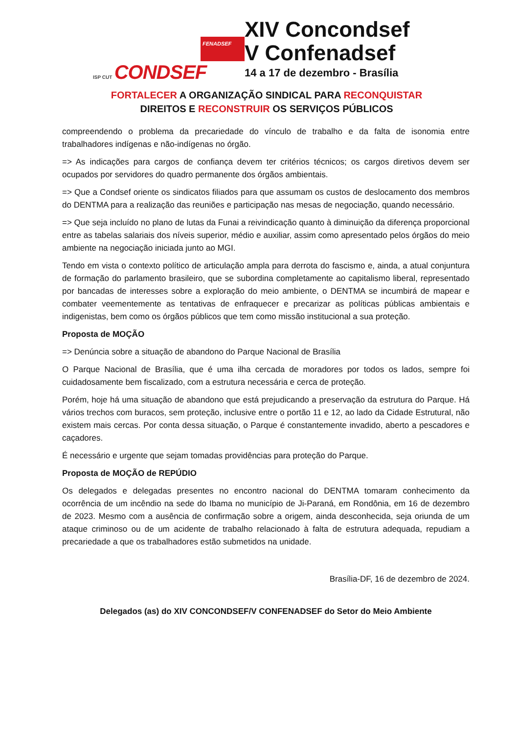FENADSEF
ISP CUT CONDSEF
XIV Concondsef
V Confenadsef
14 a 17 de dezembro - Brasília
FORTALECER A ORGANIZAÇÃO SINDICAL PARA RECONQUISTAR
DIREITOS E RECONSTRUIR OS SERVIÇOS PÚBLICOS
compreendendo o problema da precariedade do vínculo de trabalho e da falta de isonomia entre trabalhadores indígenas e não-indígenas no órgão.
=> As indicações para cargos de confiança devem ter critérios técnicos; os cargos diretivos devem ser ocupados por servidores do quadro permanente dos órgãos ambientais.
=> Que a Condsef oriente os sindicatos filiados para que assumam os custos de deslocamento dos membros do DENTMA para a realização das reuniões e participação nas mesas de negociação, quando necessário.
=> Que seja incluído no plano de lutas da Funai a reivindicação quanto à diminuição da diferença proporcional entre as tabelas salariais dos níveis superior, médio e auxiliar, assim como apresentado pelos órgãos do meio ambiente na negociação iniciada junto ao MGI.
Tendo em vista o contexto político de articulação ampla para derrota do fascismo e, ainda, a atual conjuntura de formação do parlamento brasileiro, que se subordina completamente ao capitalismo liberal, representado por bancadas de interesses sobre a exploração do meio ambiente, o DENTMA se incumbirá de mapear e combater veementemente as tentativas de enfraquecer e precarizar as políticas públicas ambientais e indigenistas, bem como os órgãos públicos que tem como missão institucional a sua proteção.
Proposta de MOÇÃO
=> Denúncia sobre a situação de abandono do Parque Nacional de Brasília
O Parque Nacional de Brasília, que é uma ilha cercada de moradores por todos os lados, sempre foi cuidadosamente bem fiscalizado, com a estrutura necessária e cerca de proteção.
Porém, hoje há uma situação de abandono que está prejudicando a preservação da estrutura do Parque. Há vários trechos com buracos, sem proteção, inclusive entre o portão 11 e 12, ao lado da Cidade Estrutural, não existem mais cercas. Por conta dessa situação, o Parque é constantemente invadido, aberto a pescadores e caçadores.
É necessário e urgente que sejam tomadas providências para proteção do Parque.
Proposta de MOÇÃO de REPÚDIO
Os delegados e delegadas presentes no encontro nacional do DENTMA tomaram conhecimento da ocorrência de um incêndio na sede do Ibama no município de Ji-Paraná, em Rondônia, em 16 de dezembro de 2023. Mesmo com a ausência de confirmação sobre a origem, ainda desconhecida, seja oriunda de um ataque criminoso ou de um acidente de trabalho relacionado à falta de estrutura adequada, repudiam a precariedade a que os trabalhadores estão submetidos na unidade.
Brasília-DF, 16 de dezembro de 2024.
Delegados (as) do XIV CONCONDSEF/V CONFENADSEF do Setor do Meio Ambiente